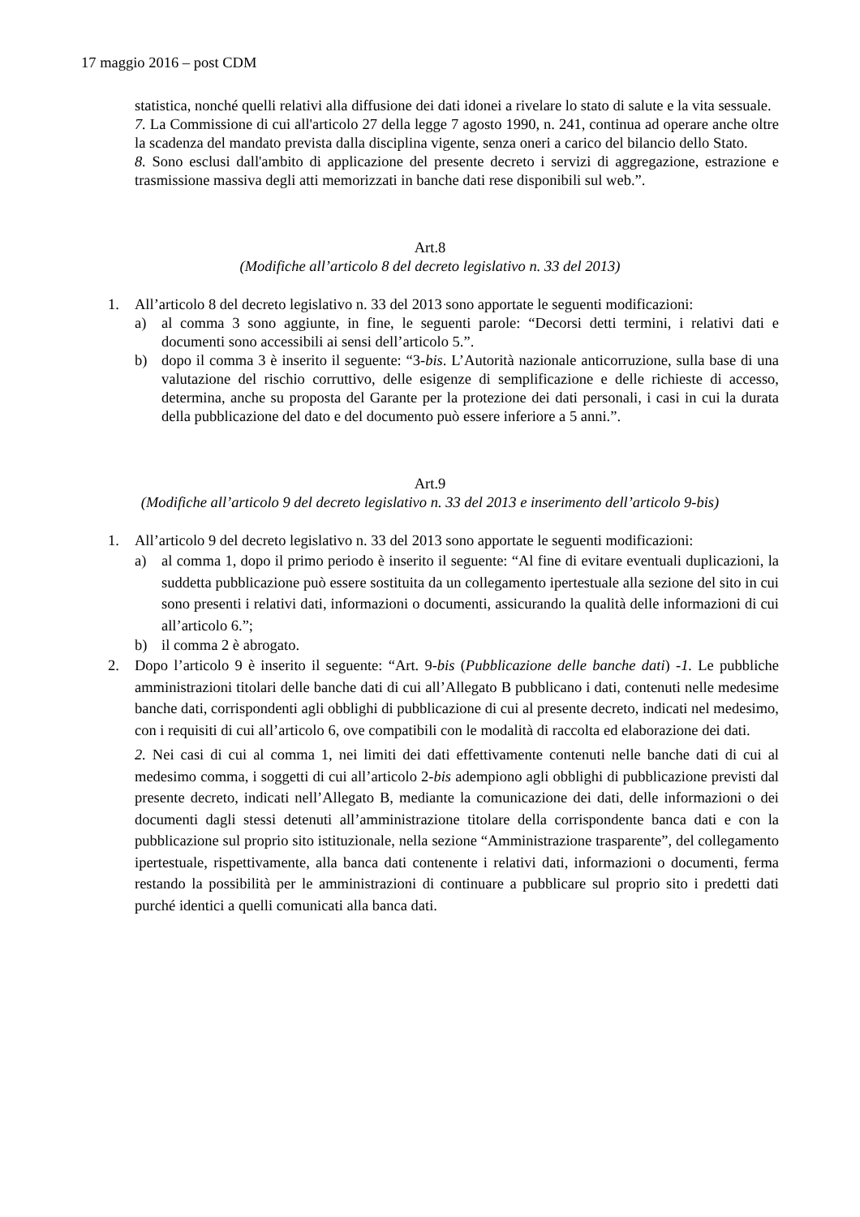17 maggio 2016 – post CDM
statistica, nonché quelli relativi alla diffusione dei dati idonei a rivelare lo stato di salute e la vita sessuale.
7. La Commissione di cui all'articolo 27 della legge 7 agosto 1990, n. 241, continua ad operare anche oltre la scadenza del mandato prevista dalla disciplina vigente, senza oneri a carico del bilancio dello Stato.
8. Sono esclusi dall'ambito di applicazione del presente decreto i servizi di aggregazione, estrazione e trasmissione massiva degli atti memorizzati in banche dati rese disponibili sul web.”.
Art.8
(Modifiche all’articolo 8 del decreto legislativo n. 33 del 2013)
1. All’articolo 8 del decreto legislativo n. 33 del 2013 sono apportate le seguenti modificazioni:
a) al comma 3 sono aggiunte, in fine, le seguenti parole: “Decorsi detti termini, i relativi dati e documenti sono accessibili ai sensi dell’articolo 5.”.
b) dopo il comma 3 è inserito il seguente: “3-bis. L’Autorità nazionale anticorruzione, sulla base di una valutazione del rischio corruttivo, delle esigenze di semplificazione e delle richieste di accesso, determina, anche su proposta del Garante per la protezione dei dati personali, i casi in cui la durata della pubblicazione del dato e del documento può essere inferiore a 5 anni.”.
Art.9
(Modifiche all’articolo 9 del decreto legislativo n. 33 del 2013 e inserimento dell’articolo 9-bis)
1. All’articolo 9 del decreto legislativo n. 33 del 2013 sono apportate le seguenti modificazioni:
a) al comma 1, dopo il primo periodo è inserito il seguente: “Al fine di evitare eventuali duplicazioni, la suddetta pubblicazione può essere sostituita da un collegamento ipertestuale alla sezione del sito in cui sono presenti i relativi dati, informazioni o documenti, assicurando la qualità delle informazioni di cui all’articolo 6.”;
b) il comma 2 è abrogato.
2. Dopo l’articolo 9 è inserito il seguente: “Art. 9-bis (Pubblicazione delle banche dati) -1. Le pubbliche amministrazioni titolari delle banche dati di cui all’Allegato B pubblicano i dati, contenuti nelle medesime banche dati, corrispondenti agli obblighi di pubblicazione di cui al presente decreto, indicati nel medesimo, con i requisiti di cui all’articolo 6, ove compatibili con le modalità di raccolta ed elaborazione dei dati.
2. Nei casi di cui al comma 1, nei limiti dei dati effettivamente contenuti nelle banche dati di cui al medesimo comma, i soggetti di cui all’articolo 2-bis adempiono agli obblighi di pubblicazione previsti dal presente decreto, indicati nell’Allegato B, mediante la comunicazione dei dati, delle informazioni o dei documenti dagli stessi detenuti all’amministrazione titolare della corrispondente banca dati e con la pubblicazione sul proprio sito istituzionale, nella sezione “Amministrazione trasparente”, del collegamento ipertestuale, rispettivamente, alla banca dati contenente i relativi dati, informazioni o documenti, ferma restando la possibilità per le amministrazioni di continuare a pubblicare sul proprio sito i predetti dati purché identici a quelli comunicati alla banca dati.